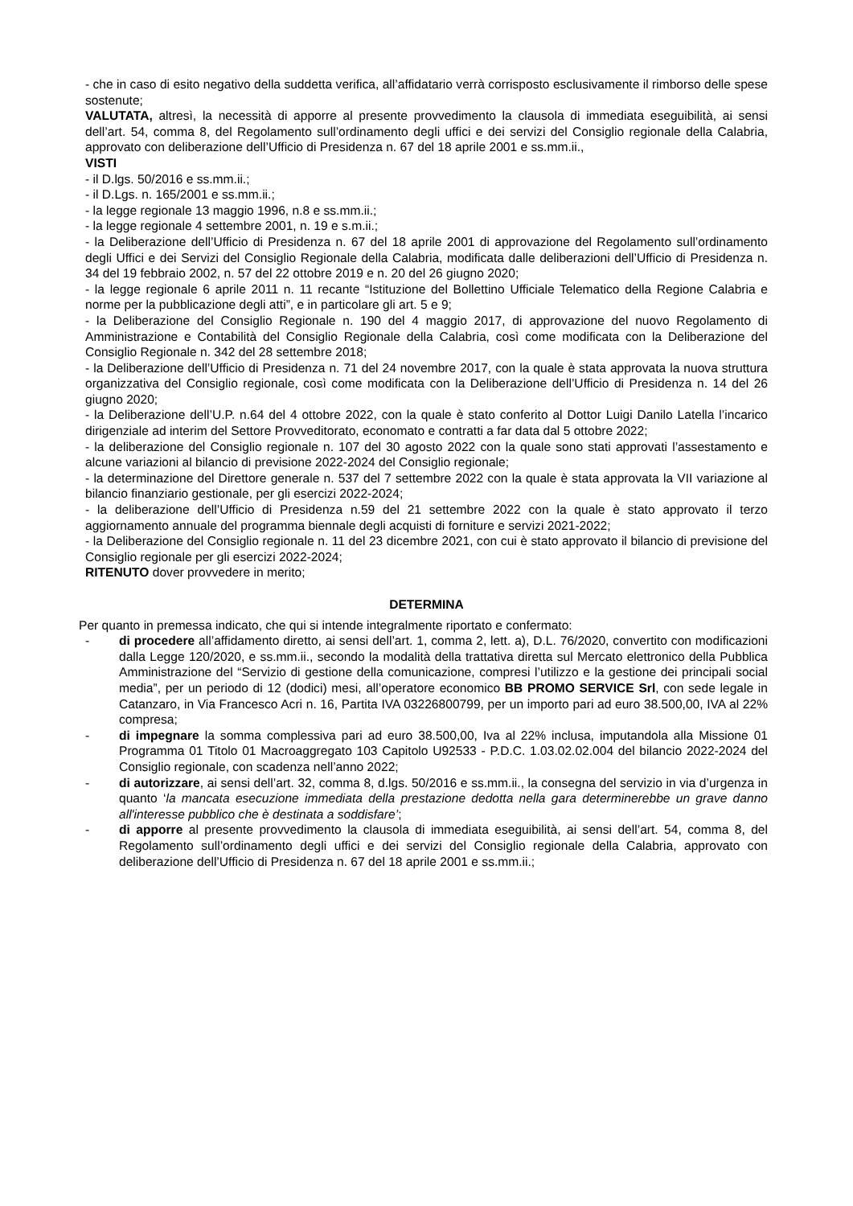- che in caso di esito negativo della suddetta verifica, all’affidatario verrà corrisposto esclusivamente il rimborso delle spese sostenute;
VALUTATA, altresì, la necessità di apporre al presente provvedimento la clausola di immediata eseguibilità, ai sensi dell’art. 54, comma 8, del Regolamento sull’ordinamento degli uffici e dei servizi del Consiglio regionale della Calabria, approvato con deliberazione dell’Ufficio di Presidenza n. 67 del 18 aprile 2001 e ss.mm.ii.,
VISTI
- il D.lgs. 50/2016 e ss.mm.ii.;
- il D.Lgs. n. 165/2001 e ss.mm.ii.;
- la legge regionale 13 maggio 1996, n.8 e ss.mm.ii.;
- la legge regionale 4 settembre 2001, n. 19 e s.m.ii.;
- la Deliberazione dell’Ufficio di Presidenza n. 67 del 18 aprile 2001 di approvazione del Regolamento sull’ordinamento degli Uffici e dei Servizi del Consiglio Regionale della Calabria, modificata dalle deliberazioni dell’Ufficio di Presidenza n. 34 del 19 febbraio 2002, n. 57 del 22 ottobre 2019 e n. 20 del 26 giugno 2020;
- la legge regionale 6 aprile 2011 n. 11 recante “Istituzione del Bollettino Ufficiale Telematico della Regione Calabria e norme per la pubblicazione degli atti”, e in particolare gli art. 5 e 9;
- la Deliberazione del Consiglio Regionale n. 190 del 4 maggio 2017, di approvazione del nuovo Regolamento di Amministrazione e Contabilità del Consiglio Regionale della Calabria, così come modificata con la Deliberazione del Consiglio Regionale n. 342 del 28 settembre 2018;
- la Deliberazione dell’Ufficio di Presidenza n. 71 del 24 novembre 2017, con la quale è stata approvata la nuova struttura organizzativa del Consiglio regionale, così come modificata con la Deliberazione dell’Ufficio di Presidenza n. 14 del 26 giugno 2020;
- la Deliberazione dell’U.P. n.64 del 4 ottobre 2022, con la quale è stato conferito al Dottor Luigi Danilo Latella l’incarico dirigenziale ad interim del Settore Provveditorato, economato e contratti a far data dal 5 ottobre 2022;
- la deliberazione del Consiglio regionale n. 107 del 30 agosto 2022 con la quale sono stati approvati l’assestamento e alcune variazioni al bilancio di previsione 2022-2024 del Consiglio regionale;
- la determinazione del Direttore generale n. 537 del 7 settembre 2022 con la quale è stata approvata la VII variazione al bilancio finanziario gestionale, per gli esercizi 2022-2024;
- la deliberazione dell’Ufficio di Presidenza n.59 del 21 settembre 2022 con la quale è stato approvato il terzo aggiornamento annuale del programma biennale degli acquisti di forniture e servizi 2021-2022;
- la Deliberazione del Consiglio regionale n. 11 del 23 dicembre 2021, con cui è stato approvato il bilancio di previsione del Consiglio regionale per gli esercizi 2022-2024;
RITENUTO dover provvedere in merito;
DETERMINA
Per quanto in premessa indicato, che qui si intende integralmente riportato e confermato:
- di procedere all’affidamento diretto, ai sensi dell’art. 1, comma 2, lett. a), D.L. 76/2020, convertito con modificazioni dalla Legge 120/2020, e ss.mm.ii., secondo la modalità della trattativa diretta sul Mercato elettronico della Pubblica Amministrazione del “Servizio di gestione della comunicazione, compresi l’utilizzo e la gestione dei principali social media”, per un periodo di 12 (dodici) mesi, all’operatore economico BB PROMO SERVICE Srl, con sede legale in Catanzaro, in Via Francesco Acri n. 16, Partita IVA 03226800799, per un importo pari ad euro 38.500,00, IVA al 22% compresa;
- di impegnare la somma complessiva pari ad euro 38.500,00, Iva al 22% inclusa, imputandola alla Missione 01 Programma 01 Titolo 01 Macroaggregato 103 Capitolo U92533 - P.D.C. 1.03.02.02.004 del bilancio 2022-2024 del Consiglio regionale, con scadenza nell’anno 2022;
- di autorizzare, ai sensi dell’art. 32, comma 8, d.lgs. 50/2016 e ss.mm.ii., la consegna del servizio in via d’urgenza in quanto ‘la mancata esecuzione immediata della prestazione dedotta nella gara determinerebbe un grave danno all'interesse pubblico che è destinata a soddisfare’;
- di apporre al presente provvedimento la clausola di immediata eseguibilità, ai sensi dell’art. 54, comma 8, del Regolamento sull’ordinamento degli uffici e dei servizi del Consiglio regionale della Calabria, approvato con deliberazione dell’Ufficio di Presidenza n. 67 del 18 aprile 2001 e ss.mm.ii.;